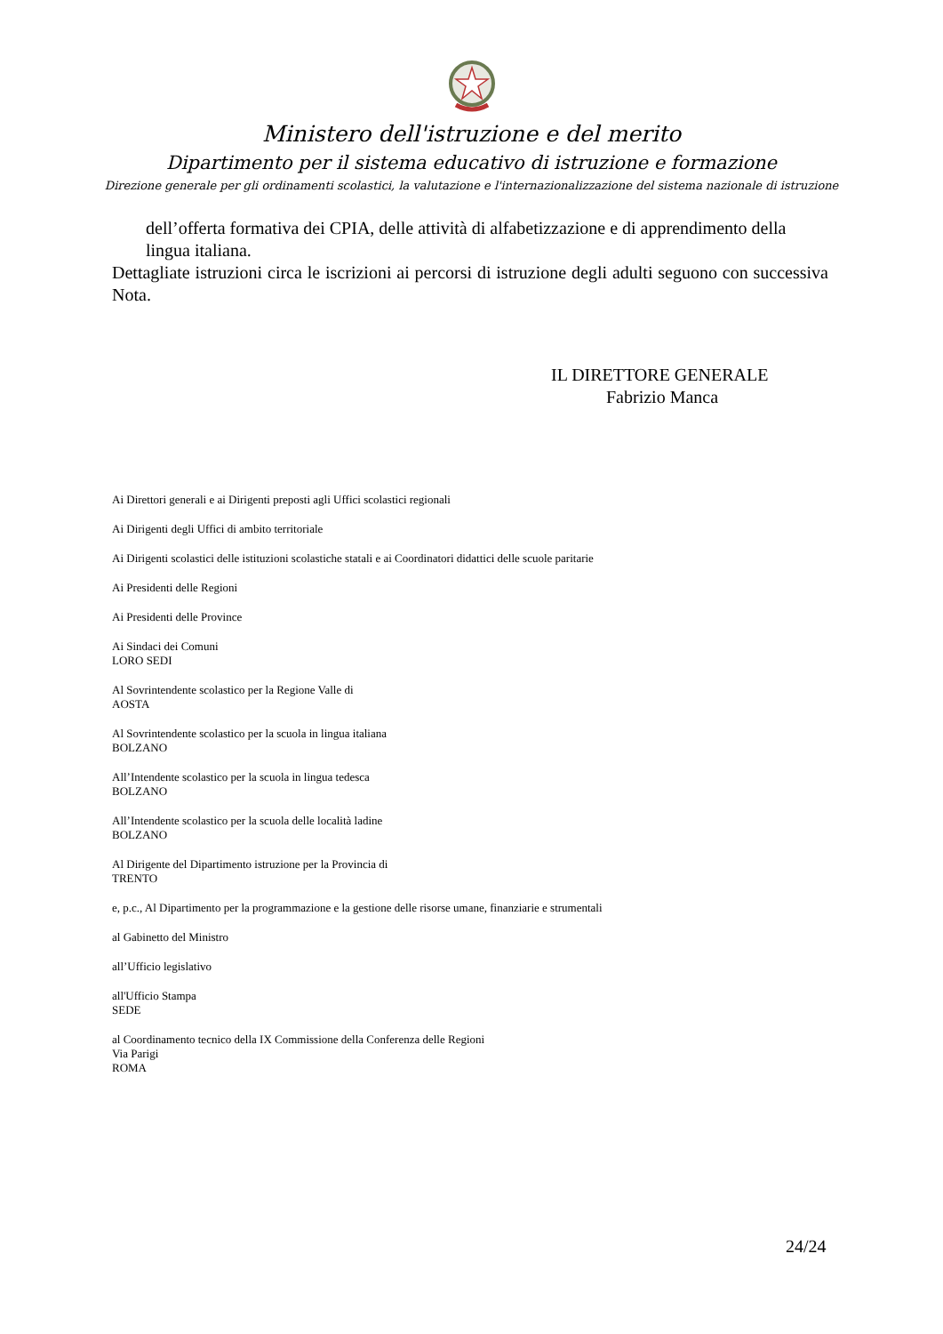Ministero dell'istruzione e del merito
Dipartimento per il sistema educativo di istruzione e formazione
Direzione generale per gli ordinamenti scolastici, la valutazione e l'internazionalizzazione del sistema nazionale di istruzione
dell’offerta formativa dei CPIA, delle attività di alfabetizzazione e di apprendimento della lingua italiana.
Dettagliate istruzioni circa le iscrizioni ai percorsi di istruzione degli adulti seguono con successiva Nota.
IL DIRETTORE GENERALE
Fabrizio Manca
Ai Direttori generali e ai Dirigenti preposti agli Uffici scolastici regionali
Ai Dirigenti degli Uffici di ambito territoriale
Ai Dirigenti scolastici delle istituzioni scolastiche statali e ai Coordinatori didattici delle scuole paritarie
Ai Presidenti delle Regioni
Ai Presidenti delle Province
Ai Sindaci dei Comuni
LORO SEDI
Al Sovrintendente scolastico per la Regione Valle di
AOSTA
Al Sovrintendente scolastico per la scuola in lingua italiana
BOLZANO
All’Intendente scolastico per la scuola in lingua tedesca
BOLZANO
All’Intendente scolastico per la scuola delle località ladine
BOLZANO
Al Dirigente del Dipartimento istruzione per la Provincia di
TRENTO
e, p.c., Al Dipartimento per la programmazione e la gestione delle risorse umane, finanziarie e strumentali
al Gabinetto del Ministro
all’Ufficio legislativo
all'Ufficio Stampa
SEDE
al Coordinamento tecnico della IX Commissione della Conferenza delle Regioni
Via Parigi
ROMA
24/24